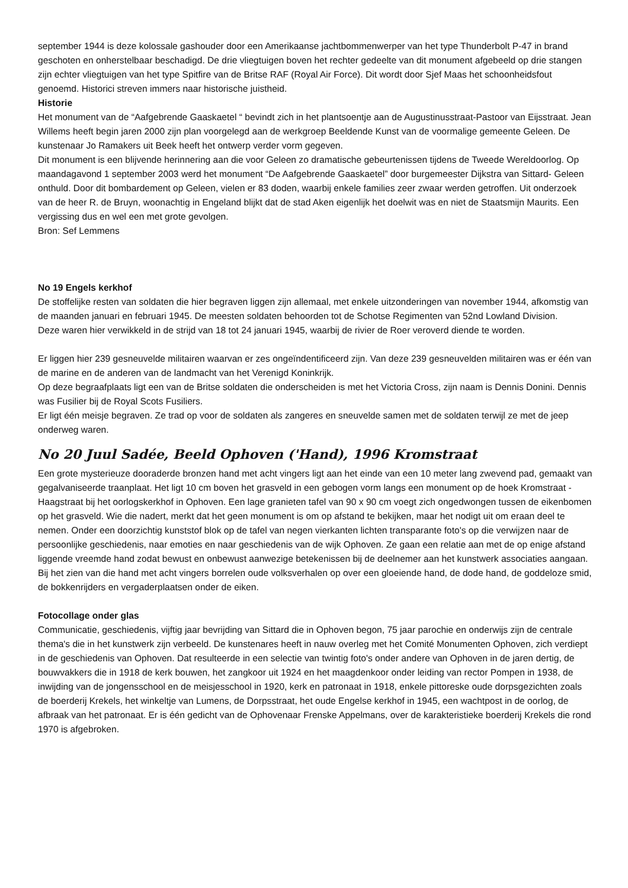september 1944 is deze kolossale gashouder door een Amerikaanse jachtbommenwerper van het type Thunderbolt P-47 in brand geschoten en onherstelbaar beschadigd. De drie vliegtuigen boven het rechter gedeelte van dit monument afgebeeld op drie stangen zijn echter vliegtuigen van het type Spitfire van de Britse RAF (Royal Air Force). Dit wordt door Sjef Maas het schoonheidsfout genoemd. Historici streven immers naar historische juistheid.
Historie
Het monument van de “Aafgebrende Gaaskaetel “ bevindt zich in het plantsoentje aan de Augustinusstraat-Pastoor van Eijsstraat. Jean Willems heeft begin jaren 2000 zijn plan voorgelegd aan de werkgroep Beeldende Kunst van de voormalige gemeente Geleen. De kunstenaar Jo Ramakers uit Beek heeft het ontwerp verder vorm gegeven.
Dit monument is een blijvende herinnering aan die voor Geleen zo dramatische gebeurtenissen tijdens de Tweede Wereldoorlog. Op maandagavond 1 september 2003 werd het monument “De Aafgebrende Gaaskaetel” door burgemeester Dijkstra van Sittard- Geleen onthuld. Door dit bombardement op Geleen, vielen er 83 doden, waarbij enkele families zeer zwaar werden getroffen. Uit onderzoek van de heer R. de Bruyn, woonachtig in Engeland blijkt dat de stad Aken eigenlijk het doelwit was en niet de Staatsmijn Maurits. Een vergissing dus en wel een met grote gevolgen.
Bron: Sef Lemmens
No 19 Engels kerkhof
De stoffelijke resten van soldaten die hier begraven liggen zijn allemaal, met enkele uitzonderingen van november 1944, afkomstig van de maanden januari en februari 1945. De meesten soldaten behoorden tot de Schotse Regimenten van 52nd Lowland Division.
Deze waren hier verwikkeld in de strijd van 18 tot 24 januari 1945, waarbij de rivier de Roer veroverd diende te worden.
Er liggen hier 239 gesneuvelde militairen waarvan er zes ongeïndentificeerd zijn. Van deze 239 gesneuvelden militairen was er één van de marine en de anderen van de landmacht van het Verenigd Koninkrijk.
Op deze begraafplaats ligt een van de Britse soldaten die onderscheiden is met het Victoria Cross, zijn naam is Dennis Donini. Dennis was Fusilier bij de Royal Scots Fusiliers.
Er ligt één meisje begraven. Ze trad op voor de soldaten als zangeres en sneuvelde samen met de soldaten terwijl ze met de jeep onderweg waren.
No 20 Juul Sadée, Beeld Ophoven ('Hand), 1996 Kromstraat
Een grote mysterieuze dooraderde bronzen hand met acht vingers ligt aan het einde van een 10 meter lang zwevend pad, gemaakt van gegalvaniseerde traanplaat. Het ligt 10 cm boven het grasveld in een gebogen vorm langs een monument op de hoek Kromstraat - Haagstraat bij het oorlogskerkhof in Ophoven. Een lage granieten tafel van 90 x 90 cm voegt zich ongedwongen tussen de eikenbomen op het grasveld. Wie die nadert, merkt dat het geen monument is om op afstand te bekijken, maar het nodigt uit om eraan deel te nemen. Onder een doorzichtig kunststof blok op de tafel van negen vierkanten lichten transparante foto's op die verwijzen naar de persoonlijke geschiedenis, naar emoties en naar geschiedenis van de wijk Ophoven. Ze gaan een relatie aan met de op enige afstand liggende vreemde hand zodat bewust en onbewust aanwezige betekenissen bij de deelnemer aan het kunstwerk associaties aangaan. Bij het zien van die hand met acht vingers borrelen oude volksverhalen op over een gloeiende hand, de dode hand, de goddeloze smid, de bokkenrijders en vergaderplaatsen onder de eiken.
Fotocollage onder glas
Communicatie, geschiedenis, vijftig jaar bevrijding van Sittard die in Ophoven begon, 75 jaar parochie en onderwijs zijn de centrale thema's die in het kunstwerk zijn verbeeld. De kunstenares heeft in nauw overleg met het Comité Monumenten Ophoven, zich verdiept in de geschiedenis van Ophoven. Dat resulteerde in een selectie van twintig foto's onder andere van Ophoven in de jaren dertig, de bouwvakkers die in 1918 de kerk bouwen, het zangkoor uit 1924 en het maagdenkoor onder leiding van rector Pompen in 1938, de inwijding van de jongensschool en de meisjesschool in 1920, kerk en patronaat in 1918, enkele pittoreske oude dorpsgezichten zoals de boerderij Krekels, het winkeltje van Lumens, de Dorpsstraat, het oude Engelse kerkhof in 1945, een wachtpost in de oorlog, de afbraak van het patronaat. Er is één gedicht van de Ophovenaar Frenske Appelmans, over de karakteristieke boerderij Krekels die rond 1970 is afgebroken.